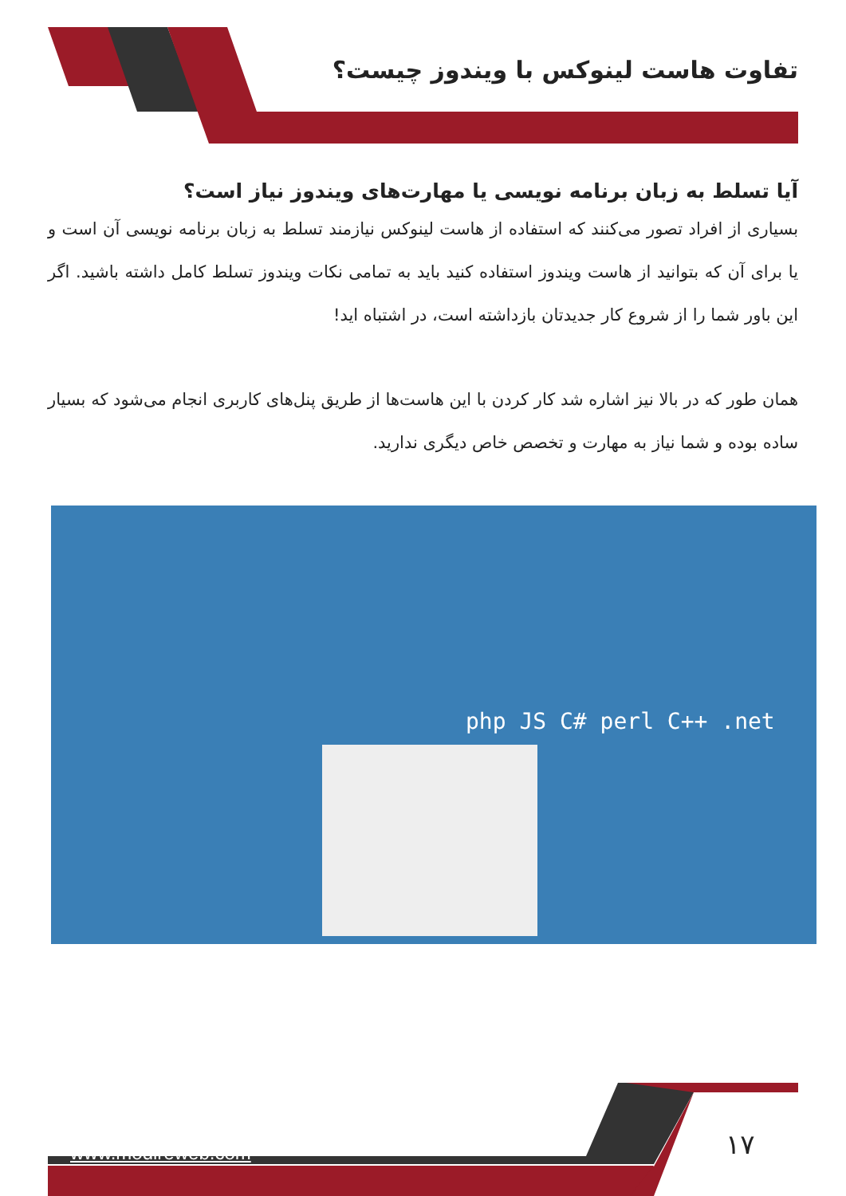تفاوت هاست لینوکس با ویندوز چیست؟
آیا تسلط به زبان برنامه نویسی یا مهارت‌های ویندوز نیاز است؟
بسیاری از افراد تصور می‌کنند که استفاده از هاست لینوکس نیازمند تسلط به زبان برنامه نویسی آن است و یا برای آن که بتوانید از هاست ویندوز استفاده کنید باید به تمامی نکات ویندوز تسلط کامل داشته باشید. اگر این باور شما را از شروع کار جدیدتان بازداشته است، در اشتباه اید!
همان طور که در بالا نیز اشاره شد کار کردن با این هاست‌ها از طریق پنل‌های کاربری انجام می‌شود که بسیار ساده بوده و شما نیاز به مهارت و تخصص خاص دیگری ندارید.
php JS C# perl C++ .net
www.modireweb.com ۱۷